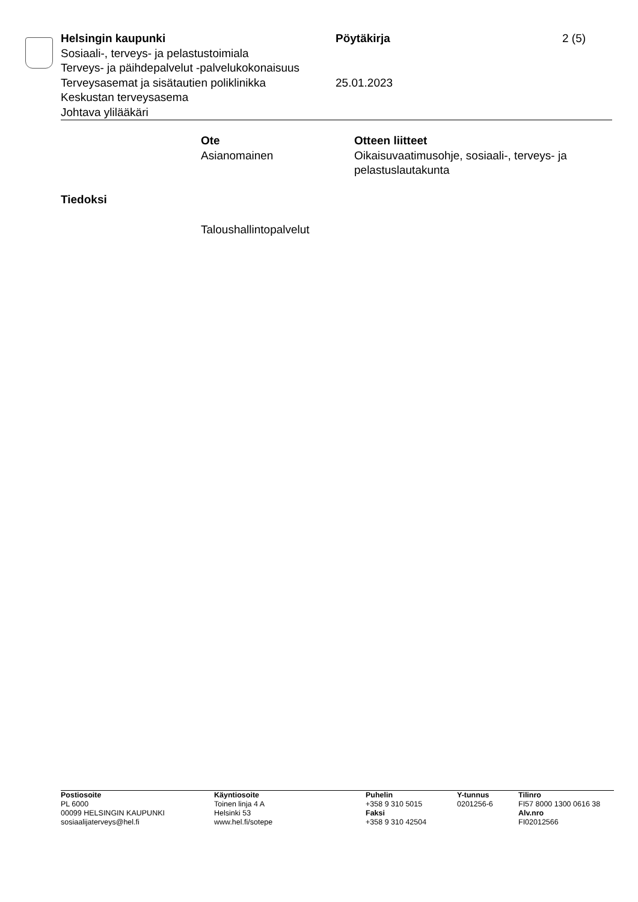| Helsingin kaupunki | Pöytäkirja | 2 (5) |
| Sosiaali-, terveys- ja pelastustoimiala | | |
| Terveys- ja päihdepalvelut -palvelukokonaisuus | | |
| Terveysasemat ja sisätautien poliklinikka | 25.01.2023 | |
| Keskustan terveysasema | | |
| Johtava ylilääkäri | | |
| Ote Asianomainen | Otteen liitteet Oikaisuvaatimusohje, sosiaali-, terveys- ja pelastuslautakunta |
Tiedoksi
Taloushallintopalvelut
| Postiosoite | Käyntiosoite | Puhelin | Y-tunnus | Tilinro |
| --- | --- | --- | --- | --- |
| PL 6000 | Toinen linja 4 A | +358 9 310 5015 | 0201256-6 | FI57 8000 1300 0616 38 |
| 00099 HELSINGIN KAUPUNKI | Helsinki 53 | Faksi | | Alv.nro |
| sosiaalijaterveys@hel.fi | www.hel.fi/sotepe | +358 9 310 42504 | | FI02012566 |